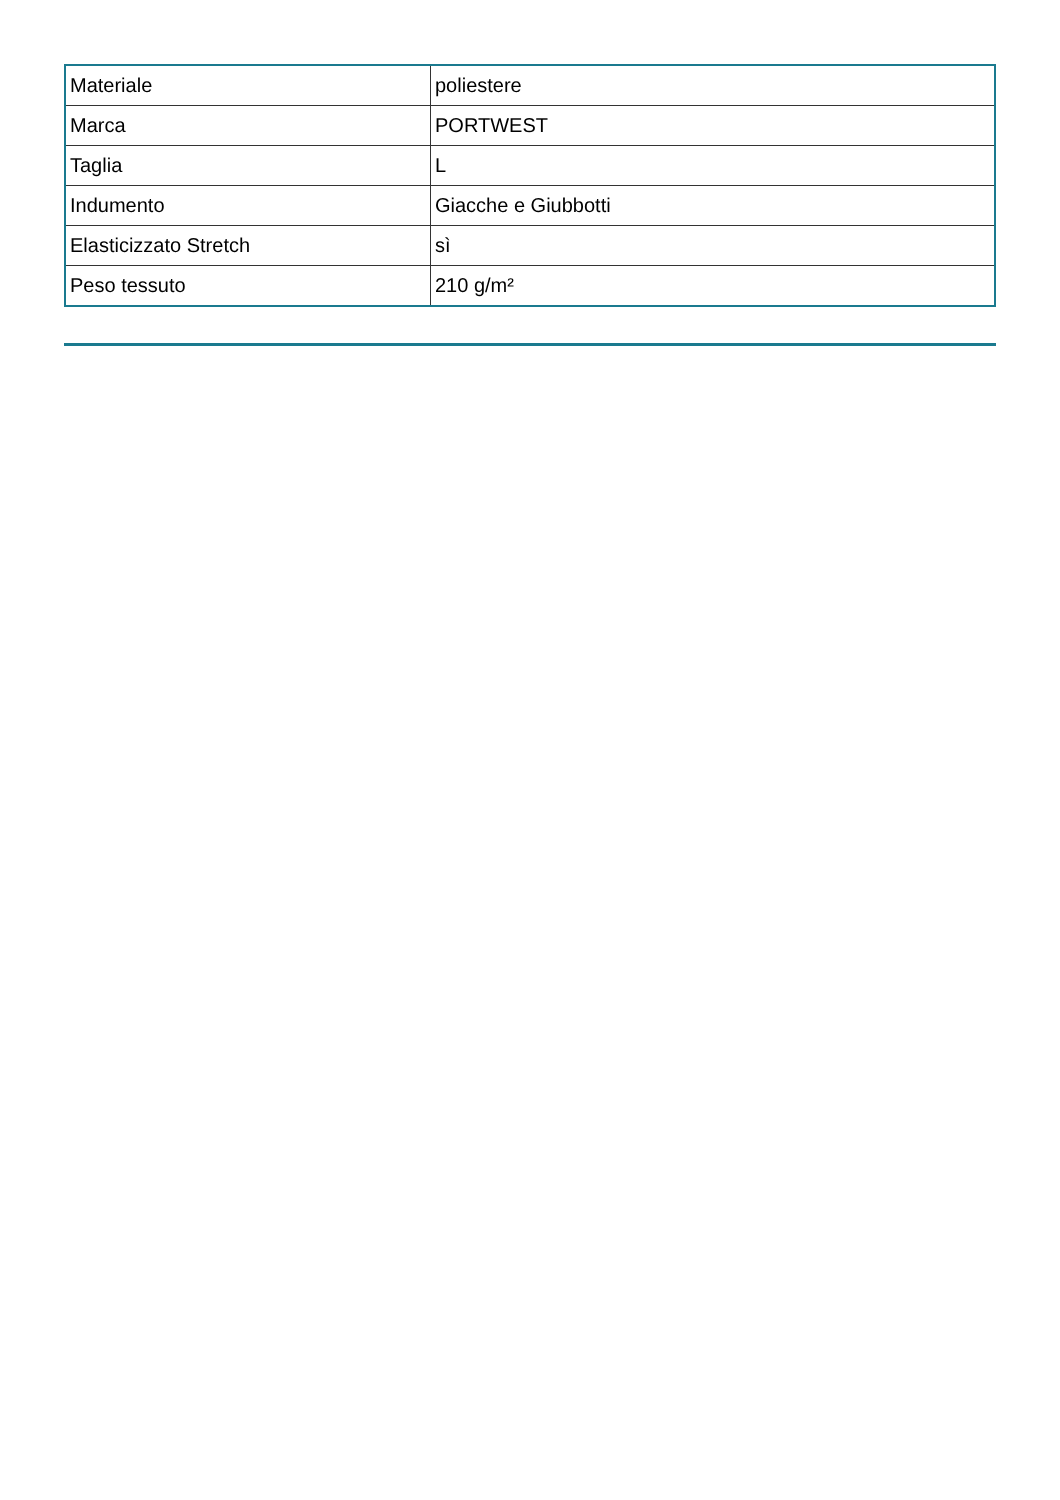| Materiale | poliestere |
| Marca | PORTWEST |
| Taglia | L |
| Indumento | Giacche e Giubbotti |
| Elasticizzato Stretch | sì |
| Peso tessuto | 210 g/m² |